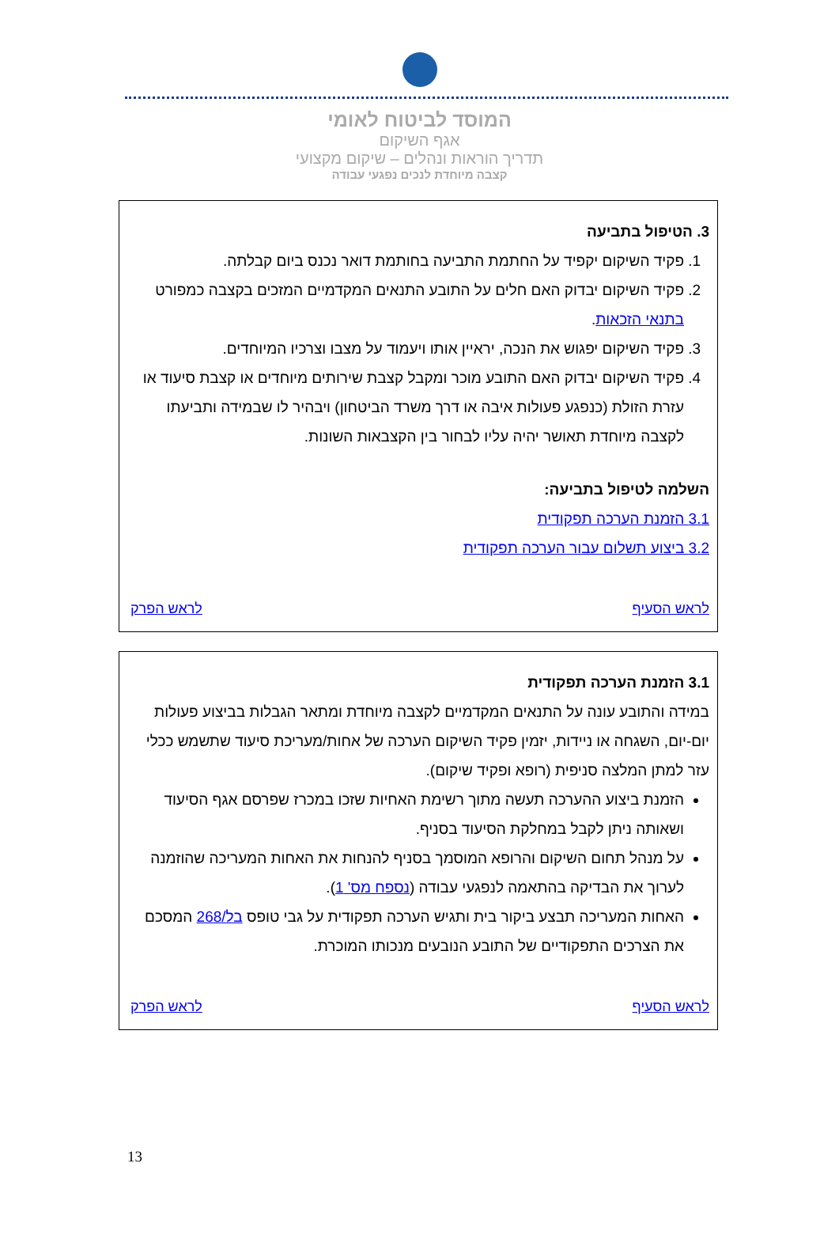המוסד לביטוח לאומי
אגף השיקום
תדריך הוראות ונהלים – שיקום מקצועי
קצבה מיוחדת לנכים נפגעי עבודה
3. הטיפול בתביעה
1. פקיד השיקום יקפיד על החתמת התביעה בחותמת דואר נכנס ביום קבלתה.
2. פקיד השיקום יבדוק האם חלים על התובע התנאים המקדמיים המזכים בקצבה כמפורט בתנאי הזכאות.
3. פקיד השיקום יפגוש את הנכה, יראיין אותו ויעמוד על מצבו וצרכיו המיוחדים.
4. פקיד השיקום יבדוק האם התובע מוכר ומקבל קצבת שירותים מיוחדים או קצבת סיעוד או עזרת הזולת (כנפגע פעולות איבה או דרך משרד הביטחון) ויבהיר לו שבמידה ותביעתו לקצבה מיוחדת תאושר יהיה עליו לבחור בין הקצבאות השונות.
השלמה לטיפול בתביעה:
3.1 הזמנת הערכה תפקודית
3.2 ביצוע תשלום עבור הערכה תפקודית
לראש הסעיף לראש הפרק
3.1 הזמנת הערכה תפקודית
במידה והתובע עונה על התנאים המקדמיים לקצבה מיוחדת ומתאר הגבלות בביצוע פעולות יום-יום, השגחה או ניידות, יזמין פקיד השיקום הערכה של אחות/מעריכת סיעוד שתשמש ככלי עזר למתן המלצה סניפית (רופא ופקיד שיקום).
הזמנת ביצוע ההערכה תעשה מתוך רשימת האחיות שזכו במכרז שפרסם אגף הסיעוד ושאותה ניתן לקבל במחלקת הסיעוד בסניף.
על מנהל תחום השיקום והרופא המוסמך בסניף להנחות את האחות המעריכה שהוזמנה לערוך את הבדיקה בהתאמה לנפגעי עבודה (נספח מס' 1).
האחות המעריכה תבצע ביקור בית ותגיש הערכה תפקודית על גבי טופס בל/268 המסכם את הצרכים התפקודיים של התובע הנובעים מנכותו המוכרת.
לראש הסעיף לראש הפרק
13